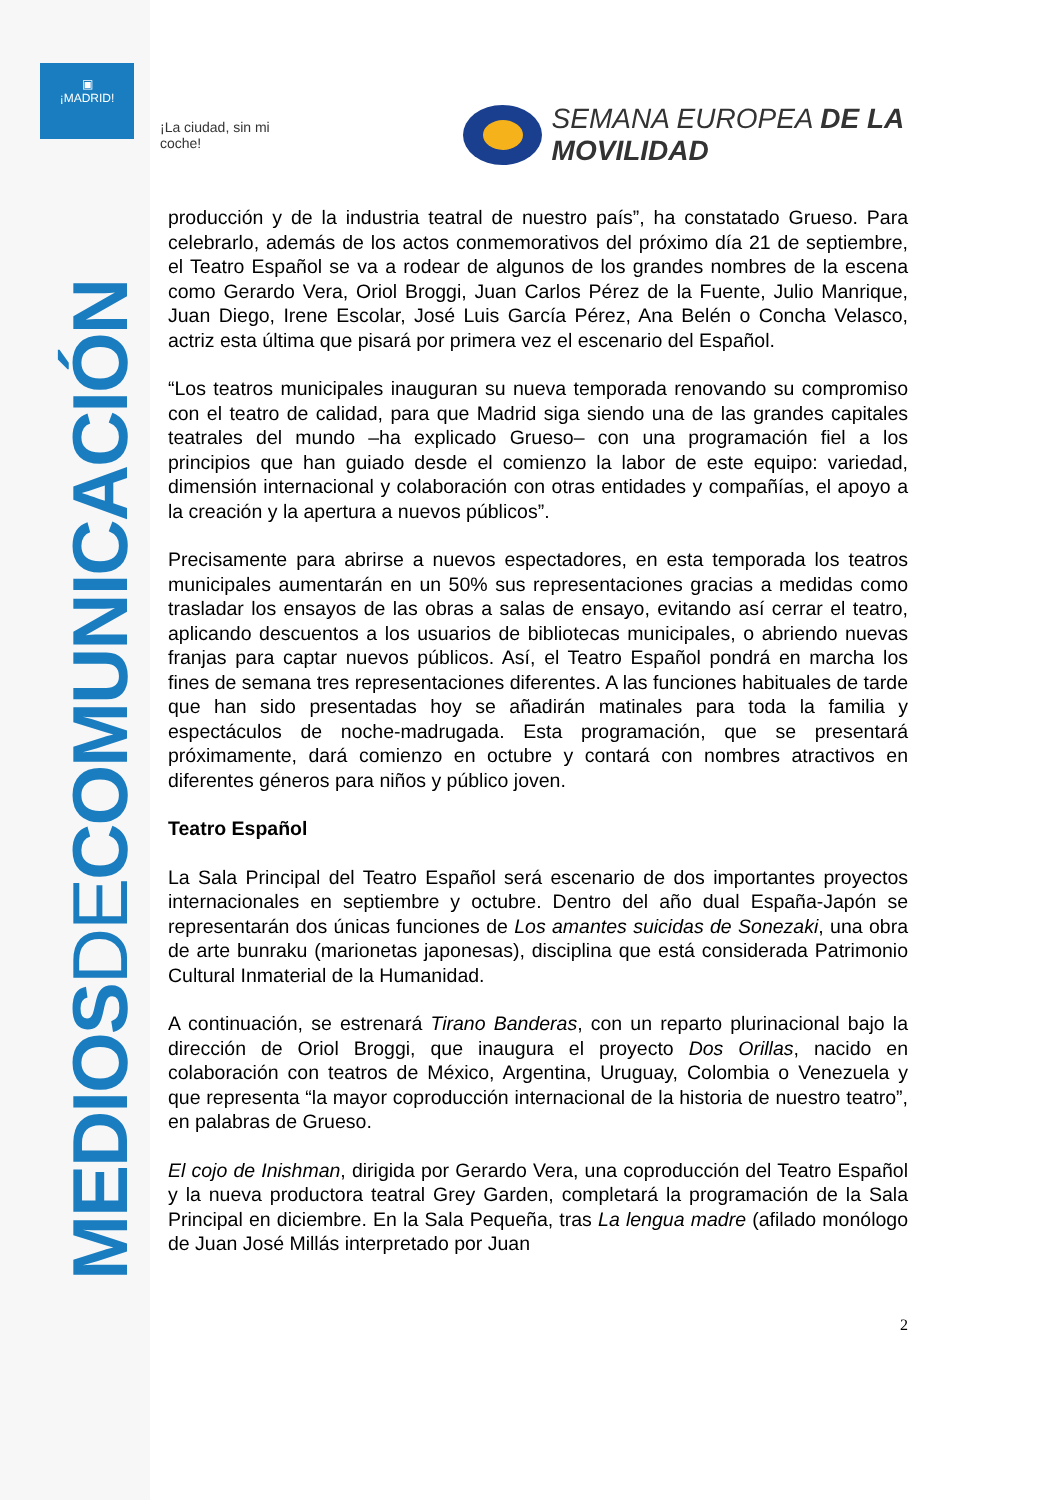▣
¡MADRID!
MEDIOSDECOMUNICACIÓN
¡La ciudad, sin mi coche!
SEMANA EUROPEA DE LA MOVILIDAD
producción y de la industria teatral de nuestro país”, ha constatado Grueso. Para celebrarlo, además de los actos conmemorativos del próximo día 21 de septiembre, el Teatro Español se va a rodear de algunos de los grandes nombres de la escena como Gerardo Vera, Oriol Broggi, Juan Carlos Pérez de la Fuente, Julio Manrique, Juan Diego, Irene Escolar, José Luis García Pérez, Ana Belén o Concha Velasco, actriz esta última que pisará por primera vez el escenario del Español.
“Los teatros municipales inauguran su nueva temporada renovando su compromiso con el teatro de calidad, para que Madrid siga siendo una de las grandes capitales teatrales del mundo –ha explicado Grueso– con una programación fiel a los principios que han guiado desde el comienzo la labor de este equipo: variedad, dimensión internacional y colaboración con otras entidades y compañías, el apoyo a la creación y la apertura a nuevos públicos”.
Precisamente para abrirse a nuevos espectadores, en esta temporada los teatros municipales aumentarán en un 50% sus representaciones gracias a medidas como trasladar los ensayos de las obras a salas de ensayo, evitando así cerrar el teatro, aplicando descuentos a los usuarios de bibliotecas municipales, o abriendo nuevas franjas para captar nuevos públicos. Así, el Teatro Español pondrá en marcha los fines de semana tres representaciones diferentes. A las funciones habituales de tarde que han sido presentadas hoy se añadirán matinales para toda la familia y espectáculos de noche-madrugada. Esta programación, que se presentará próximamente, dará comienzo en octubre y contará con nombres atractivos en diferentes géneros para niños y público joven.
Teatro Español
La Sala Principal del Teatro Español será escenario de dos importantes proyectos internacionales en septiembre y octubre. Dentro del año dual España-Japón se representarán dos únicas funciones de Los amantes suicidas de Sonezaki, una obra de arte bunraku (marionetas japonesas), disciplina que está considerada Patrimonio Cultural Inmaterial de la Humanidad.
A continuación, se estrenará Tirano Banderas, con un reparto plurinacional bajo la dirección de Oriol Broggi, que inaugura el proyecto Dos Orillas, nacido en colaboración con teatros de México, Argentina, Uruguay, Colombia o Venezuela y que representa “la mayor coproducción internacional de la historia de nuestro teatro”, en palabras de Grueso.
El cojo de Inishman, dirigida por Gerardo Vera, una coproducción del Teatro Español y la nueva productora teatral Grey Garden, completará la programación de la Sala Principal en diciembre. En la Sala Pequeña, tras La lengua madre (afilado monólogo de Juan José Millás interpretado por Juan
2